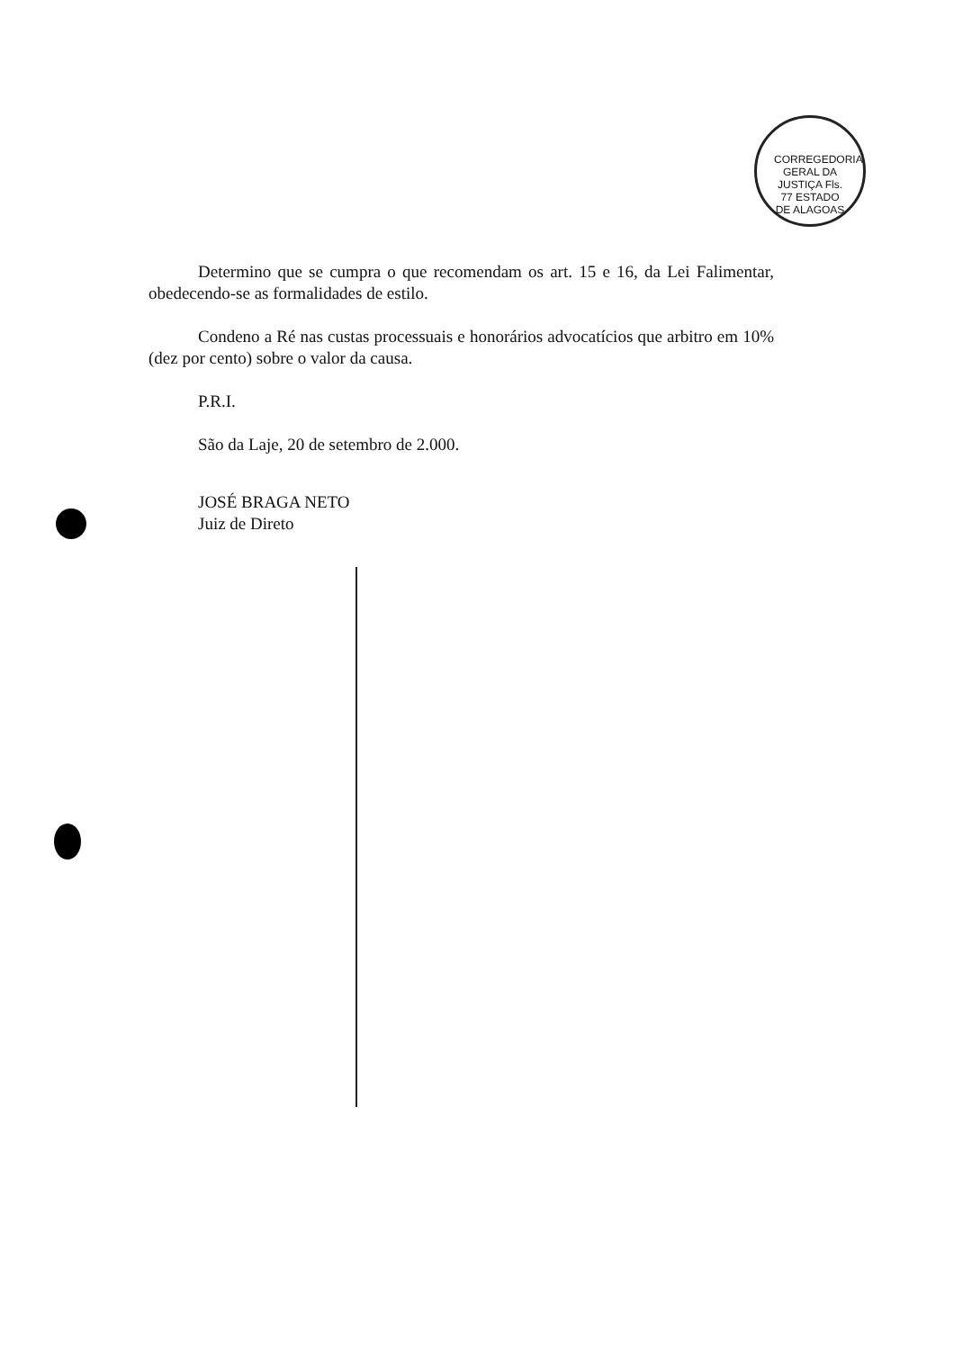CORREGEDORIA GERAL DA JUSTIÇA Fls. 77 ESTADO DE ALAGOAS
Determino que se cumpra o que recomendam os art. 15 e 16, da Lei Falimentar, obedecendo-se as formalidades de estilo.
Condeno a Ré nas custas processuais e honorários advocatícios que arbitro em 10% (dez por cento) sobre o valor da causa.
P.R.I.
São da Laje, 20 de setembro de 2.000.
JOSÉ BRAGA NETO
Juiz de Direto